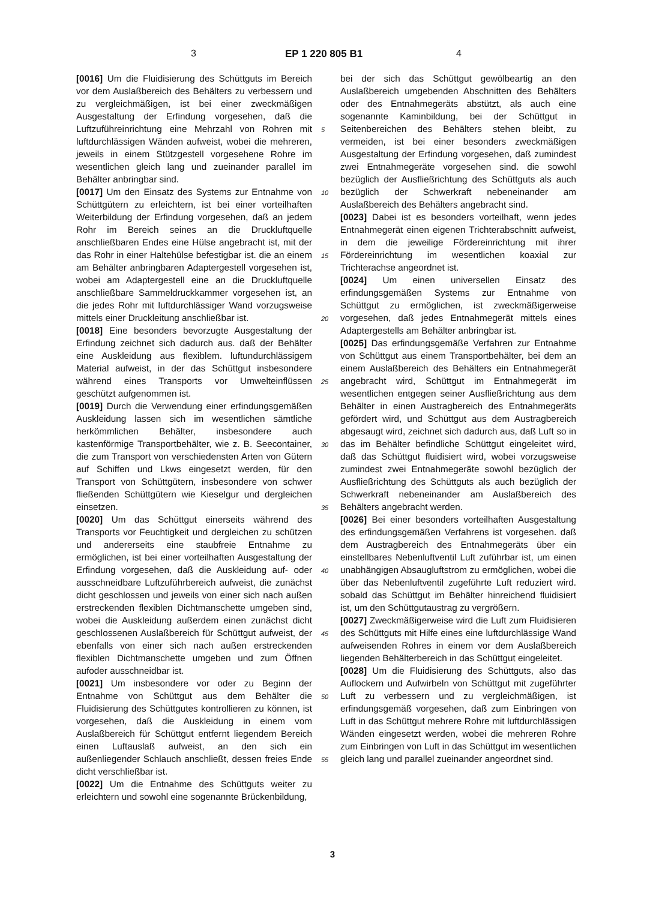3 EP 1 220 805 B1 4
5
10
15
20
25
30
35
40
45
50
55
[0016] Um die Fluidisierung des Schüttguts im Bereich vor dem Auslaßbereich des Behälters zu verbessern und zu vergleichmäßigen, ist bei einer zweckmäßigen Ausgestaltung der Erfindung vorgesehen, daß die Luftzuführeinrichtung eine Mehrzahl von Rohren mit luftdurchlässigen Wänden aufweist, wobei die mehreren, jeweils in einem Stützgestell vorgesehene Rohre im wesentlichen gleich lang und zueinander parallel im Behälter anbringbar sind.
[0017] Um den Einsatz des Systems zur Entnahme von Schüttgütern zu erleichtern, ist bei einer vorteilhaften Weiterbildung der Erfindung vorgesehen, daß an jedem Rohr im Bereich seines an die Druckluftquelle anschließbaren Endes eine Hülse angebracht ist, mit der das Rohr in einer Haltehülse befestigbar ist. die an einem am Behälter anbringbaren Adaptergestell vorgesehen ist, wobei am Adaptergestell eine an die Druckluftquelle anschließbare Sammeldruckkammer vorgesehen ist, an die jedes Rohr mit luftdurchlässiger Wand vorzugsweise mittels einer Druckleitung anschließbar ist.
[0018] Eine besonders bevorzugte Ausgestaltung der Erfindung zeichnet sich dadurch aus. daß der Behälter eine Auskleidung aus flexiblem. luftundurchlässigem Material aufweist, in der das Schüttgut insbesondere während eines Transports vor Umwelteinflüssen geschützt aufgenommen ist.
[0019] Durch die Verwendung einer erfindungsgemäßen Auskleidung lassen sich im wesentlichen sämtliche herkömmlichen Behälter, insbesondere auch kastenförmige Transportbehälter, wie z. B. Seecontainer, die zum Transport von verschiedensten Arten von Gütern auf Schiffen und Lkws eingesetzt werden, für den Transport von Schüttgütern, insbesondere von schwer fließenden Schüttgütern wie Kieselgur und dergleichen einsetzen.
[0020] Um das Schüttgut einerseits während des Transports vor Feuchtigkeit und dergleichen zu schützen und andererseits eine staubfreie Entnahme zu ermöglichen, ist bei einer vorteilhaften Ausgestaltung der Erfindung vorgesehen, daß die Auskleidung auf- oder ausschneidbare Luftzuführbereich aufweist, die zunächst dicht geschlossen und jeweils von einer sich nach außen erstreckenden flexiblen Dichtmanschette umgeben sind, wobei die Auskleidung außerdem einen zunächst dicht geschlossenen Auslaßbereich für Schüttgut aufweist, der ebenfalls von einer sich nach außen erstreckenden flexiblen Dichtmanschette umgeben und zum Öffnen aufoder ausschneidbar ist.
[0021] Um insbesondere vor oder zu Beginn der Entnahme von Schüttgut aus dem Behälter die Fluidisierung des Schüttgutes kontrollieren zu können, ist vorgesehen, daß die Auskleidung in einem vom Auslaßbereich für Schüttgut entfernt liegendem Bereich einen Luftauslaß aufweist, an den sich ein außenliegender Schlauch anschließt, dessen freies Ende dicht verschließbar ist.
[0022] Um die Entnahme des Schüttguts weiter zu erleichtern und sowohl eine sogenannte Brückenbildung,
bei der sich das Schüttgut gewölbeartig an den Auslaßbereich umgebenden Abschnitten des Behälters oder des Entnahmegeräts abstützt, als auch eine sogenannte Kaminbildung, bei der Schüttgut in Seitenbereichen des Behälters stehen bleibt, zu vermeiden, ist bei einer besonders zweckmäßigen Ausgestaltung der Erfindung vorgesehen, daß zumindest zwei Entnahmegeräte vorgesehen sind. die sowohl bezüglich der Ausfließrichtung des Schüttguts als auch bezüglich der Schwerkraft nebeneinander am Auslaßbereich des Behälters angebracht sind.
[0023] Dabei ist es besonders vorteilhaft, wenn jedes Entnahmegerät einen eigenen Trichterabschnitt aufweist, in dem die jeweilige Fördereinrichtung mit ihrer Fördereinrichtung im wesentlichen koaxial zur Trichterachse angeordnet ist.
[0024] Um einen universellen Einsatz des erfindungsgemäßen Systems zur Entnahme von Schüttgut zu ermöglichen, ist zweckmäßigerweise vorgesehen, daß jedes Entnahmegerät mittels eines Adaptergestells am Behälter anbringbar ist.
[0025] Das erfindungsgemäße Verfahren zur Entnahme von Schüttgut aus einem Transportbehälter, bei dem an einem Auslaßbereich des Behälters ein Entnahmegerät angebracht wird, Schüttgut im Entnahmegerät im wesentlichen entgegen seiner Ausfließrichtung aus dem Behälter in einen Austragbereich des Entnahmegeräts gefördert wird, und Schüttgut aus dem Austragbereich abgesaugt wird, zeichnet sich dadurch aus, daß Luft so in das im Behälter befindliche Schüttgut eingeleitet wird, daß das Schüttgut fluidisiert wird, wobei vorzugsweise zumindest zwei Entnahmegeräte sowohl bezüglich der Ausfließrichtung des Schüttguts als auch bezüglich der Schwerkraft nebeneinander am Auslaßbereich des Behälters angebracht werden.
[0026] Bei einer besonders vorteilhaften Ausgestaltung des erfindungsgemäßen Verfahrens ist vorgesehen. daß dem Austragbereich des Entnahmegeräts über ein einstellbares Nebenluftventil Luft zuführbar ist, um einen unabhängigen Absaugluftstrom zu ermöglichen, wobei die über das Nebenluftventil zugeführte Luft reduziert wird. sobald das Schüttgut im Behälter hinreichend fluidisiert ist, um den Schüttgutaustrag zu vergrößern.
[0027] Zweckmäßigerweise wird die Luft zum Fluidisieren des Schüttguts mit Hilfe eines eine luftdurchlässige Wand aufweisenden Rohres in einem vor dem Auslaßbereich liegenden Behälterbereich in das Schüttgut eingeleitet.
[0028] Um die Fluidisierung des Schüttguts, also das Auflockern und Aufwirbeln von Schüttgut mit zugeführter Luft zu verbessern und zu vergleichmäßigen, ist erfindungsgemäß vorgesehen, daß zum Einbringen von Luft in das Schüttgut mehrere Rohre mit luftdurchlässigen Wänden eingesetzt werden, wobei die mehreren Rohre zum Einbringen von Luft in das Schüttgut im wesentlichen gleich lang und parallel zueinander angeordnet sind.
3